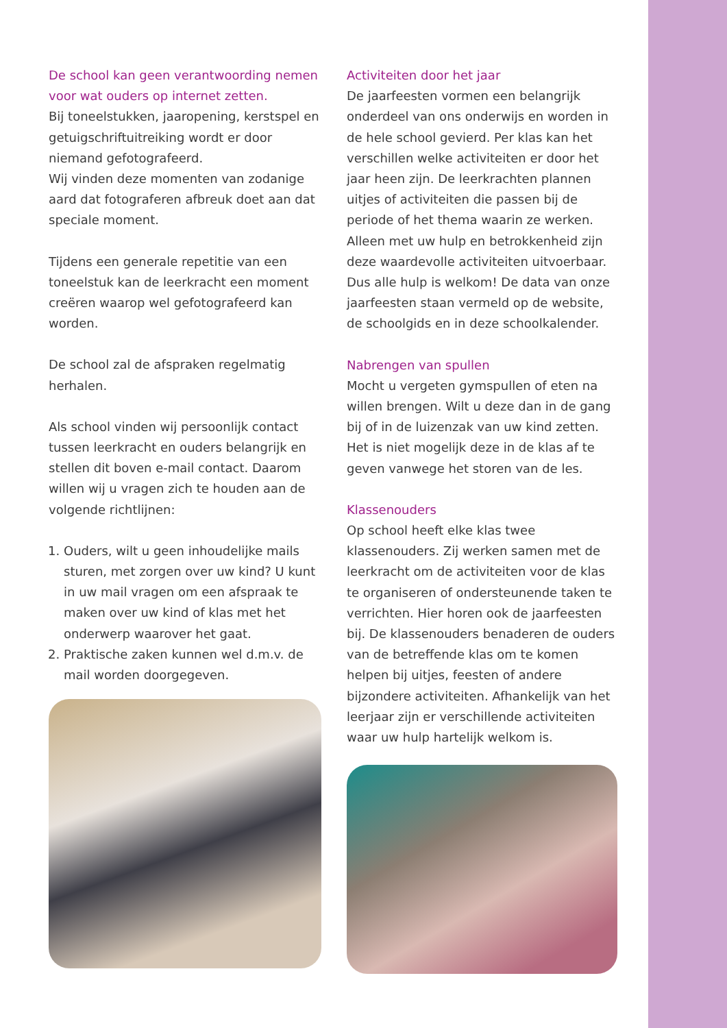De school kan geen verantwoording nemen voor wat ouders op internet zetten.
Bij toneelstukken, jaaropening, kerstspel en getuigschriftuitreiking wordt er door niemand gefotografeerd.
Wij vinden deze momenten van zodanige aard dat fotograferen afbreuk doet aan dat speciale moment.
Tijdens een generale repetitie van een toneelstuk kan de leerkracht een moment creëren waarop wel gefotografeerd kan worden.
De school zal de afspraken regelmatig herhalen.
Als school vinden wij persoonlijk contact tussen leerkracht en ouders belangrijk en stellen dit boven e-mail contact. Daarom willen wij u vragen zich te houden aan de volgende richtlijnen:
1. Ouders, wilt u geen inhoudelijke mails sturen, met zorgen over uw kind? U kunt in uw mail vragen om een afspraak te maken over uw kind of klas met het onderwerp waarover het gaat.
2. Praktische zaken kunnen wel d.m.v. de mail worden doorgegeven.
Activiteiten door het jaar
De jaarfeesten vormen een belangrijk onderdeel van ons onderwijs en worden in de hele school gevierd. Per klas kan het verschillen welke activiteiten er door het jaar heen zijn. De leerkrachten plannen uitjes of activiteiten die passen bij de periode of het thema waarin ze werken. Alleen met uw hulp en betrokkenheid zijn deze waardevolle activiteiten uitvoerbaar. Dus alle hulp is welkom! De data van onze jaarfeesten staan vermeld op de website, de schoolgids en in deze schoolkalender.
Nabrengen van spullen
Mocht u vergeten gymspullen of eten na willen brengen. Wilt u deze dan in de gang bij of in de luizenzak van uw kind zetten. Het is niet mogelijk deze in de klas af te geven vanwege het storen van de les.
Klassenouders
Op school heeft elke klas twee klassenouders. Zij werken samen met de leerkracht om de activiteiten voor de klas te organiseren of ondersteunende taken te verrichten. Hier horen ook de jaarfeesten bij. De klassenouders benaderen de ouders van de betreffende klas om te komen helpen bij uitjes, feesten of andere bijzondere activiteiten. Afhankelijk van het leerjaar zijn er verschillende activiteiten waar uw hulp hartelijk welkom is.